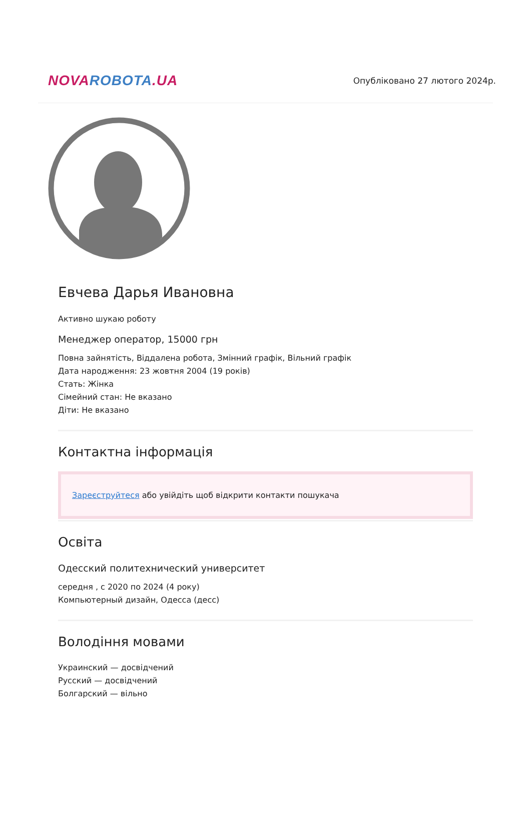NOVA ROBOTA.UA
Опубліковано 27 лютого 2024р.
Евчева Дарья Ивановна
Активно шукаю роботу
Менеджер оператор, 15000 грн
Повна зайнятість, Віддалена робота, Змінний графік, Вільний графік
Дата народження: 23 жовтня 2004 (19 років)
Стать: Жінка
Сімейний стан: Не вказано
Діти: Не вказано
Контактна інформація
Зареєструйтеся або увійдіть щоб відкрити контакти пошукача
Освіта
Одесский политехнический университет
середня , с 2020 по 2024 (4 року)
Компьютерный дизайн, Одесса (десс)
Володіння мовами
Украинский — досвідчений
Русский — досвідчений
Болгарский — вільно